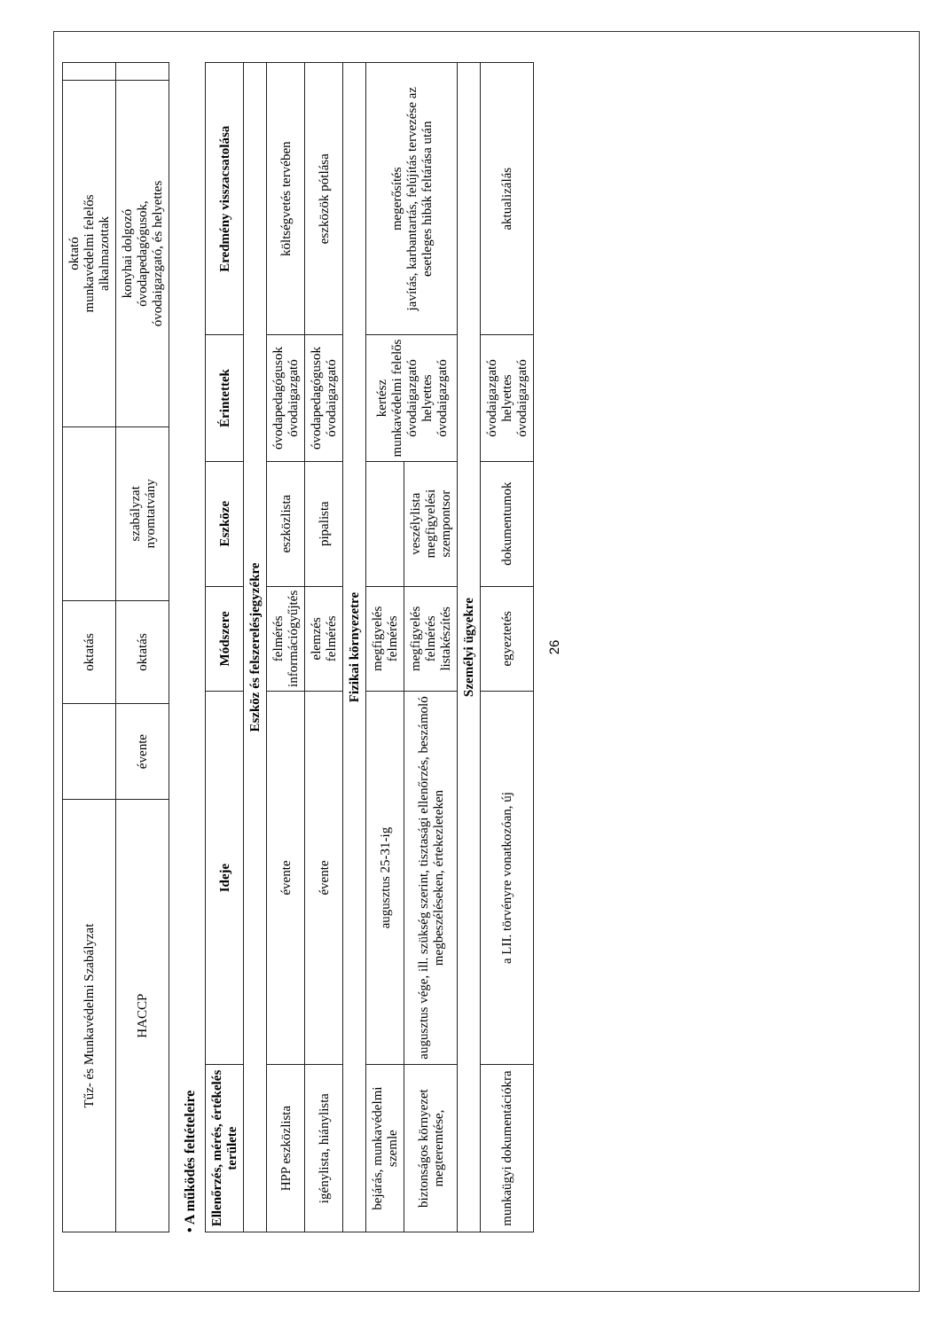| Tűz- és Munkavédelmi Szabályzat | | oktatás | | oktató munkavédelmi felelős alkalmazottak | |
| HACCP | évente | oktatás | szabályzat nyomtatvány | konyhai dolgozó óvodapedagógusok, óvodaigazgató, és helyettes | |
• A működés feltételeire
| Ellenőrzés, mérés, értékelés területe | Ideje | Módszere | Eszköze | Érintettek | Eredmény visszacsatolása |
| --- | --- | --- | --- | --- | --- |
| Eszköz és felszerelésjegyzékre | | | | | |
| HPP eszközlista | évente | felmérés információgyűjtés | eszközlista | óvodapedagógusok óvodaigazgató | költségvetés tervében |
| igénylista, hiánylista | évente | elemzés felmérés | pipalista | óvodapedagógusok óvodaigazgató | eszközök pótlása |
| Fizikai környezetre | | | | | |
| bejárás, munkavédelmi szemle | augusztus 25-31-ig | megfigyelés felmérés | | kertész munkavédelmi felelős óvodaigazgató helyettes óvodaigazgató | megerősítés javítás, karbantartás, felújítás tervezése az esetleges hibák feltárása után |
| biztonságos környezet megteremtése, | augusztus vége, ill. szükség szerint, tisztasági ellenőrzés, beszámoló megbeszéléseken, értekezleteken | megfigyelés felmérés listakészítés | veszélylista megfigyelési szempontsor | | |
| Személyi ügyekre | | | | | |
| munkaügyi dokumentációkra | a LII. törvényre vonatkozóan, új | egyeztetés | dokumentumok | óvodaigazgató helyettes óvodaigazgató | aktualizálás |
26